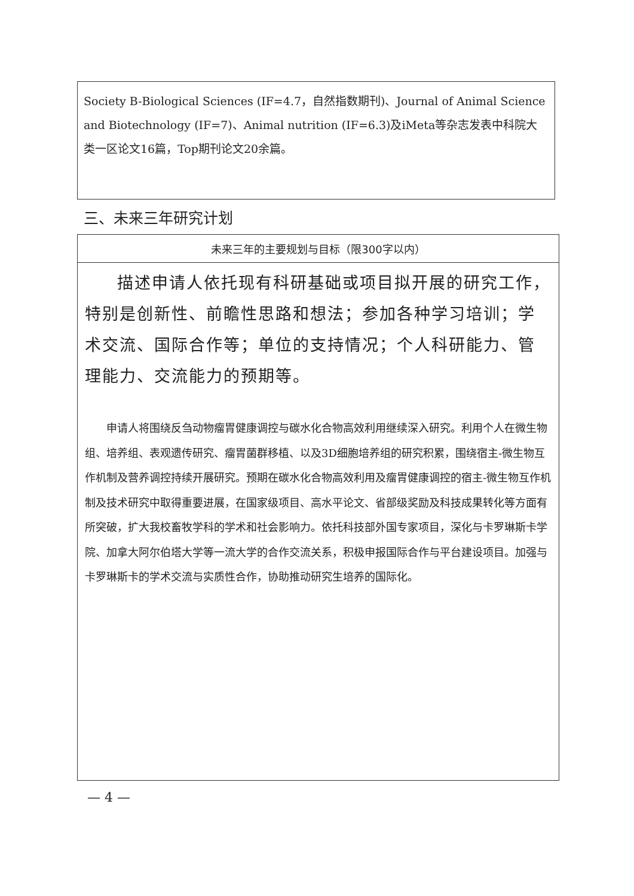Society B-Biological Sciences (IF=4.7，自然指数期刊)、Journal of Animal Science and Biotechnology (IF=7)、Animal nutrition (IF=6.3)及iMeta等杂志发表中科院大类一区论文16篇，Top期刊论文20余篇。
三、未来三年研究计划
| 未来三年的主要规划与目标（限300字以内） |
| --- |
| 描述申请人依托现有科研基础或项目拟开展的研究工作，特别是创新性、前瞻性思路和想法；参加各种学习培训；学术交流、国际合作等；单位的支持情况；个人科研能力、管理能力、交流能力的预期等。 申请人将围绕反刍动物瘤胃健康调控与碳水化合物高效利用继续深入研究。利用个人在微生物组、培养组、表观遗传研究、瘤胃菌群移植、以及3D细胞培养组的研究积累，围绕宿主-微生物互作机制及营养调控持续开展研究。预期在碳水化合物高效利用及瘤胃健康调控的宿主-微生物互作机制及技术研究中取得重要进展，在国家级项目、高水平论文、省部级奖励及科技成果转化等方面有所突破，扩大我校畜牧学科的学术和社会影响力。依托科技部外国专家项目，深化与卡罗琳斯卡学院、加拿大阿尔伯塔大学等一流大学的合作交流关系，积极申报国际合作与平台建设项目。加强与卡罗琳斯卡的学术交流与实质性合作，协助推动研究生培养的国际化。 |
— 4 —